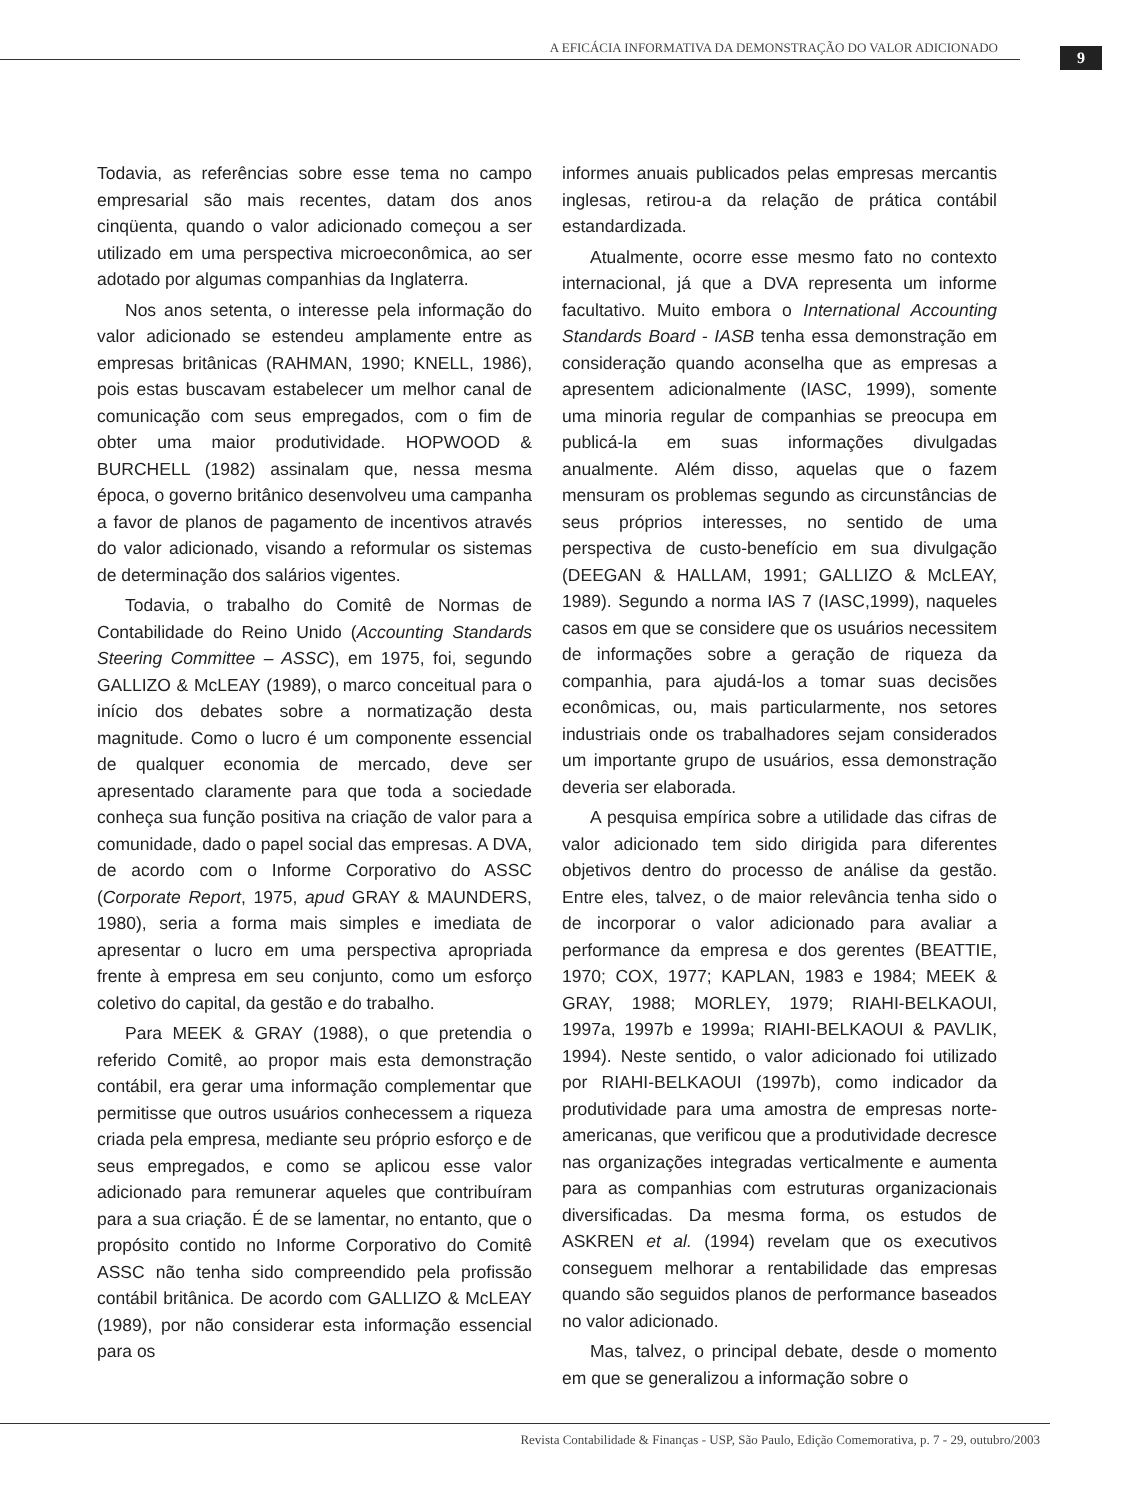A EFICÁCIA INFORMATIVA DA DEMONSTRAÇÃO DO VALOR ADICIONADO
9
Todavia, as referências sobre esse tema no campo empresarial são mais recentes, datam dos anos cinqüenta, quando o valor adicionado começou a ser utilizado em uma perspectiva microeconômica, ao ser adotado por algumas companhias da Inglaterra.
Nos anos setenta, o interesse pela informação do valor adicionado se estendeu amplamente entre as empresas britânicas (RAHMAN, 1990; KNELL, 1986), pois estas buscavam estabelecer um melhor canal de comunicação com seus empregados, com o fim de obter uma maior produtividade. HOPWOOD & BURCHELL (1982) assinalam que, nessa mesma época, o governo britânico desenvolveu uma campanha a favor de planos de pagamento de incentivos através do valor adicionado, visando a reformular os sistemas de determinação dos salários vigentes.
Todavia, o trabalho do Comitê de Normas de Contabilidade do Reino Unido (Accounting Standards Steering Committee – ASSC), em 1975, foi, segundo GALLIZO & McLEAY (1989), o marco conceitual para o início dos debates sobre a normatização desta magnitude. Como o lucro é um componente essencial de qualquer economia de mercado, deve ser apresentado claramente para que toda a sociedade conheça sua função positiva na criação de valor para a comunidade, dado o papel social das empresas. A DVA, de acordo com o Informe Corporativo do ASSC (Corporate Report, 1975, apud GRAY & MAUNDERS, 1980), seria a forma mais simples e imediata de apresentar o lucro em uma perspectiva apropriada frente à empresa em seu conjunto, como um esforço coletivo do capital, da gestão e do trabalho.
Para MEEK & GRAY (1988), o que pretendia o referido Comitê, ao propor mais esta demonstração contábil, era gerar uma informação complementar que permitisse que outros usuários conhecessem a riqueza criada pela empresa, mediante seu próprio esforço e de seus empregados, e como se aplicou esse valor adicionado para remunerar aqueles que contribuíram para a sua criação. É de se lamentar, no entanto, que o propósito contido no Informe Corporativo do Comitê ASSC não tenha sido compreendido pela profissão contábil britânica. De acordo com GALLIZO & McLEAY (1989), por não considerar esta informação essencial para os
informes anuais publicados pelas empresas mercantis inglesas, retirou-a da relação de prática contábil estandardizada.
Atualmente, ocorre esse mesmo fato no contexto internacional, já que a DVA representa um informe facultativo. Muito embora o International Accounting Standards Board - IASB tenha essa demonstração em consideração quando aconselha que as empresas a apresentem adicionalmente (IASC, 1999), somente uma minoria regular de companhias se preocupa em publicá-la em suas informações divulgadas anualmente. Além disso, aquelas que o fazem mensuram os problemas segundo as circunstâncias de seus próprios interesses, no sentido de uma perspectiva de custo-benefício em sua divulgação (DEEGAN & HALLAM, 1991; GALLIZO & McLEAY, 1989). Segundo a norma IAS 7 (IASC,1999), naqueles casos em que se considere que os usuários necessitem de informações sobre a geração de riqueza da companhia, para ajudá-los a tomar suas decisões econômicas, ou, mais particularmente, nos setores industriais onde os trabalhadores sejam considerados um importante grupo de usuários, essa demonstração deveria ser elaborada.
A pesquisa empírica sobre a utilidade das cifras de valor adicionado tem sido dirigida para diferentes objetivos dentro do processo de análise da gestão. Entre eles, talvez, o de maior relevância tenha sido o de incorporar o valor adicionado para avaliar a performance da empresa e dos gerentes (BEATTIE, 1970; COX, 1977; KAPLAN, 1983 e 1984; MEEK & GRAY, 1988; MORLEY, 1979; RIAHI-BELKAOUI, 1997a, 1997b e 1999a; RIAHI-BELKAOUI & PAVLIK, 1994). Neste sentido, o valor adicionado foi utilizado por RIAHI-BELKAOUI (1997b), como indicador da produtividade para uma amostra de empresas norte-americanas, que verificou que a produtividade decresce nas organizações integradas verticalmente e aumenta para as companhias com estruturas organizacionais diversificadas. Da mesma forma, os estudos de ASKREN et al. (1994) revelam que os executivos conseguem melhorar a rentabilidade das empresas quando são seguidos planos de performance baseados no valor adicionado.
Mas, talvez, o principal debate, desde o momento em que se generalizou a informação sobre o
Revista Contabilidade & Finanças - USP, São Paulo, Edição Comemorativa, p. 7 - 29, outubro/2003